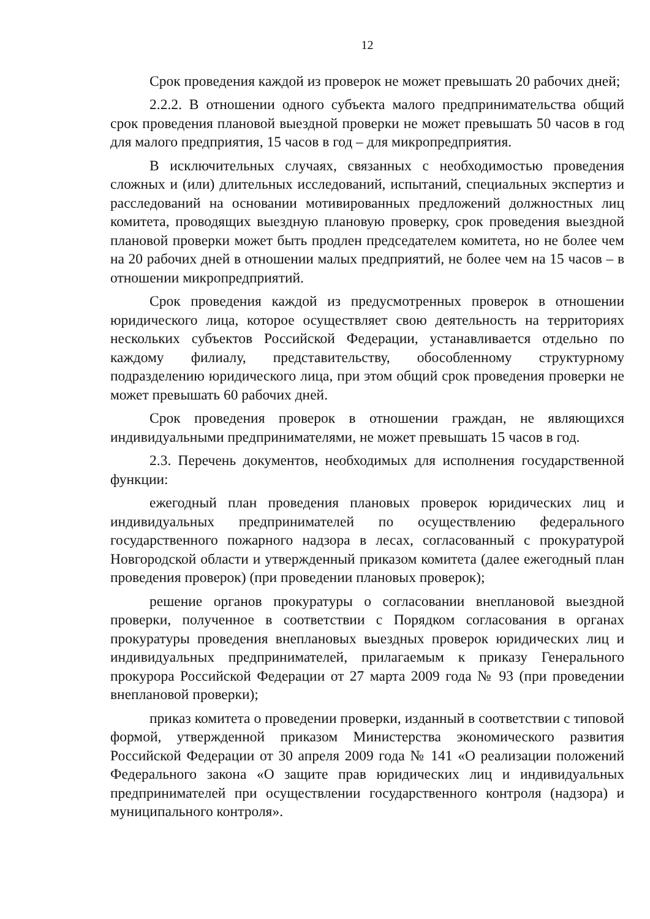12
Срок проведения каждой из проверок не может превышать 20 рабочих дней;
2.2.2. В отношении одного субъекта малого предпринимательства общий срок проведения плановой выездной проверки не может превышать 50 часов в год для малого предприятия, 15 часов в год – для микропредприятия.
В исключительных случаях, связанных с необходимостью проведения сложных и (или) длительных исследований, испытаний, специальных экспертиз и расследований на основании мотивированных предложений должностных лиц комитета, проводящих выездную плановую проверку, срок проведения выездной плановой проверки может быть продлен председателем комитета, но не более чем на 20 рабочих дней в отношении малых предприятий, не более чем на 15 часов – в отношении микропредприятий.
Срок проведения каждой из предусмотренных проверок в отношении юридического лица, которое осуществляет свою деятельность на территориях нескольких субъектов Российской Федерации, устанавливается отдельно по каждому филиалу, представительству, обособленному структурному подразделению юридического лица, при этом общий срок проведения проверки не может превышать 60 рабочих дней.
Срок проведения проверок в отношении граждан, не являющихся индивидуальными предпринимателями, не может превышать 15 часов в год.
2.3. Перечень документов, необходимых для исполнения государственной функции:
ежегодный план проведения плановых проверок юридических лиц и индивидуальных предпринимателей по осуществлению федерального государственного пожарного надзора в лесах, согласованный с прокуратурой Новгородской области и утвержденный приказом комитета (далее ежегодный план проведения проверок) (при проведении плановых проверок);
решение органов прокуратуры о согласовании внеплановой выездной проверки, полученное в соответствии с Порядком согласования в органах прокуратуры проведения внеплановых выездных проверок юридических лиц и индивидуальных предпринимателей, прилагаемым к приказу Генерального прокурора Российской Федерации от 27 марта 2009 года № 93 (при проведении внеплановой проверки);
приказ комитета о проведении проверки, изданный в соответствии с типовой формой, утвержденной приказом Министерства экономического развития Российской Федерации от 30 апреля 2009 года № 141 «О реализации положений Федерального закона «О защите прав юридических лиц и индивидуальных предпринимателей при осуществлении государственного контроля (надзора) и муниципального контроля».